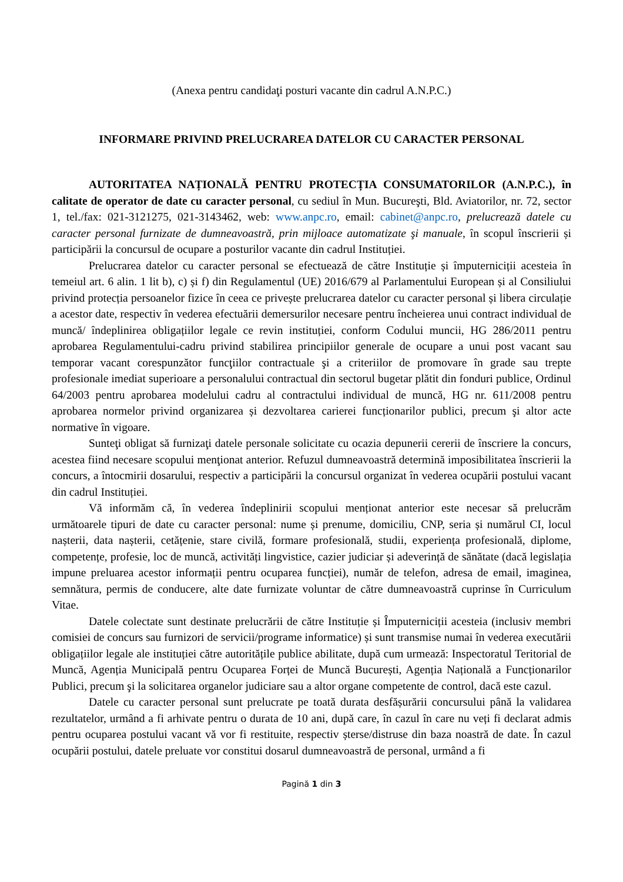(Anexa pentru candidaţi posturi vacante din cadrul A.N.P.C.)
INFORMARE PRIVIND PRELUCRAREA DATELOR CU CARACTER PERSONAL
AUTORITATEA NAȚIONALĂ PENTRU PROTECȚIA CONSUMATORILOR (A.N.P.C.), în calitate de operator de date cu caracter personal, cu sediul în Mun. Bucureşti, Bld. Aviatorilor, nr. 72, sector 1, tel./fax: 021-3121275, 021-3143462, web: www.anpc.ro, email: cabinet@anpc.ro, prelucrează datele cu caracter personal furnizate de dumneavoastră, prin mijloace automatizate şi manuale, în scopul înscrierii și participării la concursul de ocupare a posturilor vacante din cadrul Instituției.
Prelucrarea datelor cu caracter personal se efectuează de către Instituție și împuterniciții acesteia în temeiul art. 6 alin. 1 lit b), c) și f) din Regulamentul (UE) 2016/679 al Parlamentului European și al Consiliului privind protecția persoanelor fizice în ceea ce privește prelucrarea datelor cu caracter personal și libera circulație a acestor date, respectiv în vederea efectuării demersurilor necesare pentru încheierea unui contract individual de muncă/ îndeplinirea obligațiilor legale ce revin instituției, conform Codului muncii, HG 286/2011 pentru aprobarea Regulamentului-cadru privind stabilirea principiilor generale de ocupare a unui post vacant sau temporar vacant corespunzător funcţiilor contractuale şi a criteriilor de promovare în grade sau trepte profesionale imediat superioare a personalului contractual din sectorul bugetar plătit din fonduri publice, Ordinul 64/2003 pentru aprobarea modelului cadru al contractului individual de muncă, HG nr. 611/2008 pentru aprobarea normelor privind organizarea și dezvoltarea carierei funcționarilor publici, precum şi altor acte normative în vigoare.
Sunteţi obligat să furnizaţi datele personale solicitate cu ocazia depunerii cererii de înscriere la concurs, acestea fiind necesare scopului menţionat anterior. Refuzul dumneavoastră determină imposibilitatea înscrierii la concurs, a întocmirii dosarului, respectiv a participării la concursul organizat în vederea ocupării postului vacant din cadrul Instituției.
Vă informăm că, în vederea îndeplinirii scopului menționat anterior este necesar să prelucrăm următoarele tipuri de date cu caracter personal: nume și prenume, domiciliu, CNP, seria și numărul CI, locul nașterii, data nașterii, cetățenie, stare civilă, formare profesională, studii, experiența profesională, diplome, competențe, profesie, loc de muncă, activități lingvistice, cazier judiciar și adeverință de sănătate (dacă legislația impune preluarea acestor informații pentru ocuparea funcției), număr de telefon, adresa de email, imaginea, semnătura, permis de conducere, alte date furnizate voluntar de către dumneavoastră cuprinse în Curriculum Vitae.
Datele colectate sunt destinate prelucrării de către Instituție și Împuterniciții acesteia (inclusiv membri comisiei de concurs sau furnizori de servicii/programe informatice) și sunt transmise numai în vederea executării obligațiilor legale ale instituției către autoritățile publice abilitate, după cum urmează: Inspectoratul Teritorial de Muncă, Agenția Municipală pentru Ocuparea Forței de Muncă București, Agenția Națională a Funcționarilor Publici, precum şi la solicitarea organelor judiciare sau a altor organe competente de control, dacă este cazul.
Datele cu caracter personal sunt prelucrate pe toată durata desfășurării concursului până la validarea rezultatelor, urmând a fi arhivate pentru o durata de 10 ani, după care, în cazul în care nu veți fi declarat admis pentru ocuparea postului vacant vă vor fi restituite, respectiv șterse/distruse din baza noastră de date. În cazul ocupării postului, datele preluate vor constitui dosarul dumneavoastră de personal, urmând a fi
Pagină 1 din 3